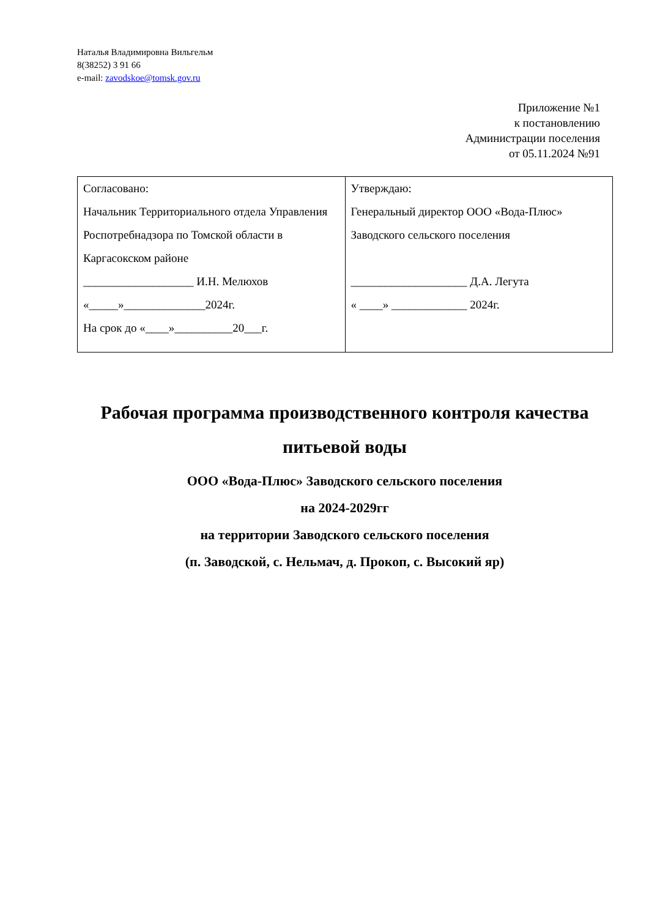Наталья Владимировна Вильгельм
8(38252) 3 91 66
e-mail: zavodskoe@tomsk.gov.ru
Приложение №1
к постановлению
Администрации поселения
от 05.11.2024 №91
| Согласовано: Начальник Территориального отдела Управления Роспотребнадзора по Томской области в Каргасокском районе ___________________ И.Н. Мелюхов «_____»______________2024г. На срок до «____»__________20___г. | Утверждаю: Генеральный директор ООО «Вода-Плюс» Заводского сельского поселения ____________________ Д.А. Легута « ____» _____________ 2024г. |
Рабочая программа производственного контроля качества питьевой воды
ООО «Вода-Плюс» Заводского сельского поселения
на 2024-2029гг
на территории Заводского сельского поселения
(п. Заводской, с. Нельмач, д. Прокоп, с. Высокий яр)